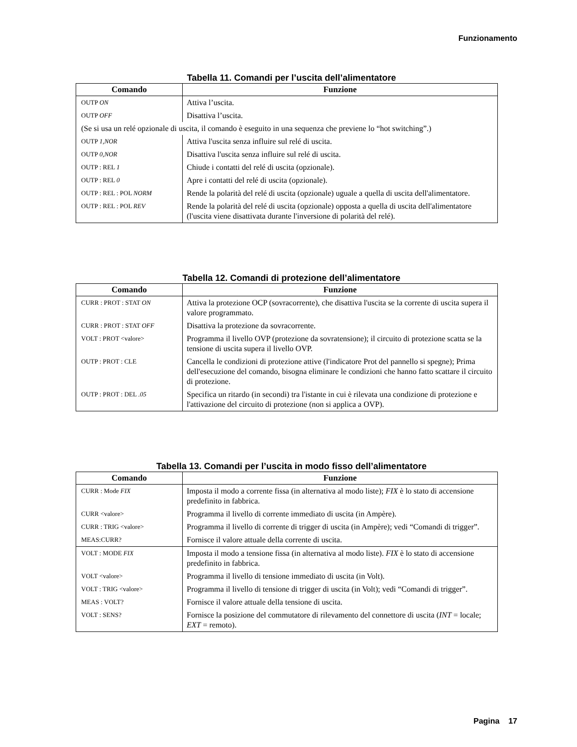Funzionamento
Tabella 11. Comandi per l’uscita dell’alimentatore
| Comando | Funzione |
| --- | --- |
| OUTP ON | Attiva l’uscita. |
| OUTP OFF | Disattiva l’uscita. |
| (Se si usa un relé opzionale di uscita, il comando è eseguito in una sequenza che previene lo “hot switching”.) | |
| OUTP 1,NOR | Attiva l'uscita senza influire sul relé di uscita. |
| OUTP 0,NOR | Disattiva l'uscita senza influire sul relé di uscita. |
| OUTP : REL 1 | Chiude i contatti del relé di uscita (opzionale). |
| OUTP : REL 0 | Apre i contatti del relé di uscita (opzionale). |
| OUTP : REL : POL NORM | Rende la polarità del relé di uscita (opzionale) uguale a quella di uscita dell'alimentatore. |
| OUTP : REL : POL REV | Rende la polarità del relé di uscita (opzionale) opposta a quella di uscita dell'alimentatore (l'uscita viene disattivata durante l'inversione di polarità del relé). |
Tabella 12. Comandi di protezione dell’alimentatore
| Comando | Funzione |
| --- | --- |
| CURR : PROT : STAT ON | Attiva la protezione OCP (sovracorrente), che disattiva l'uscita se la corrente di uscita supera il valore programmato. |
| CURR : PROT : STAT OFF | Disattiva la protezione da sovracorrente. |
| VOLT : PROT <valore> | Programma il livello OVP (protezione da sovratensione); il circuito di protezione scatta se la tensione di uscita supera il livello OVP. |
| OUTP : PROT : CLE | Cancella le condizioni di protezione attive (l'indicatore Prot del pannello si spegne); Prima dell'esecuzione del comando, bisogna eliminare le condizioni che hanno fatto scattare il circuito di protezione. |
| OUTP : PROT : DEL .05 | Specifica un ritardo (in secondi) tra l'istante in cui è rilevata una condizione di protezione e l'attivazione del circuito di protezione (non si applica a OVP). |
Tabella 13. Comandi per l’uscita in modo fisso dell’alimentatore
| Comando | Funzione |
| --- | --- |
| CURR : Mode FIX | Imposta il modo a corrente fissa (in alternativa al modo liste); FIX è lo stato di accensione predefinito in fabbrica. |
| CURR <valore> | Programma il livello di corrente immediato di uscita (in Ampère). |
| CURR : TRIG <valore> | Programma il livello di corrente di trigger di uscita (in Ampère); vedi “Comandi di trigger”. |
| MEAS:CURR? | Fornisce il valore attuale della corrente di uscita. |
| VOLT : MODE FIX | Imposta il modo a tensione fissa (in alternativa al modo liste). FIX è lo stato di accensione predefinito in fabbrica. |
| VOLT <valore> | Programma il livello di tensione immediato di uscita (in Volt). |
| VOLT : TRIG <valore> | Programma il livello di tensione di trigger di uscita (in Volt); vedi “Comandi di trigger”. |
| MEAS : VOLT? | Fornisce il valore attuale della tensione di uscita. |
| VOLT : SENS? | Fornisce la posizione del commutatore di rilevamento del connettore di uscita ( INT = locale; EXT = remoto). |
Pagina 17